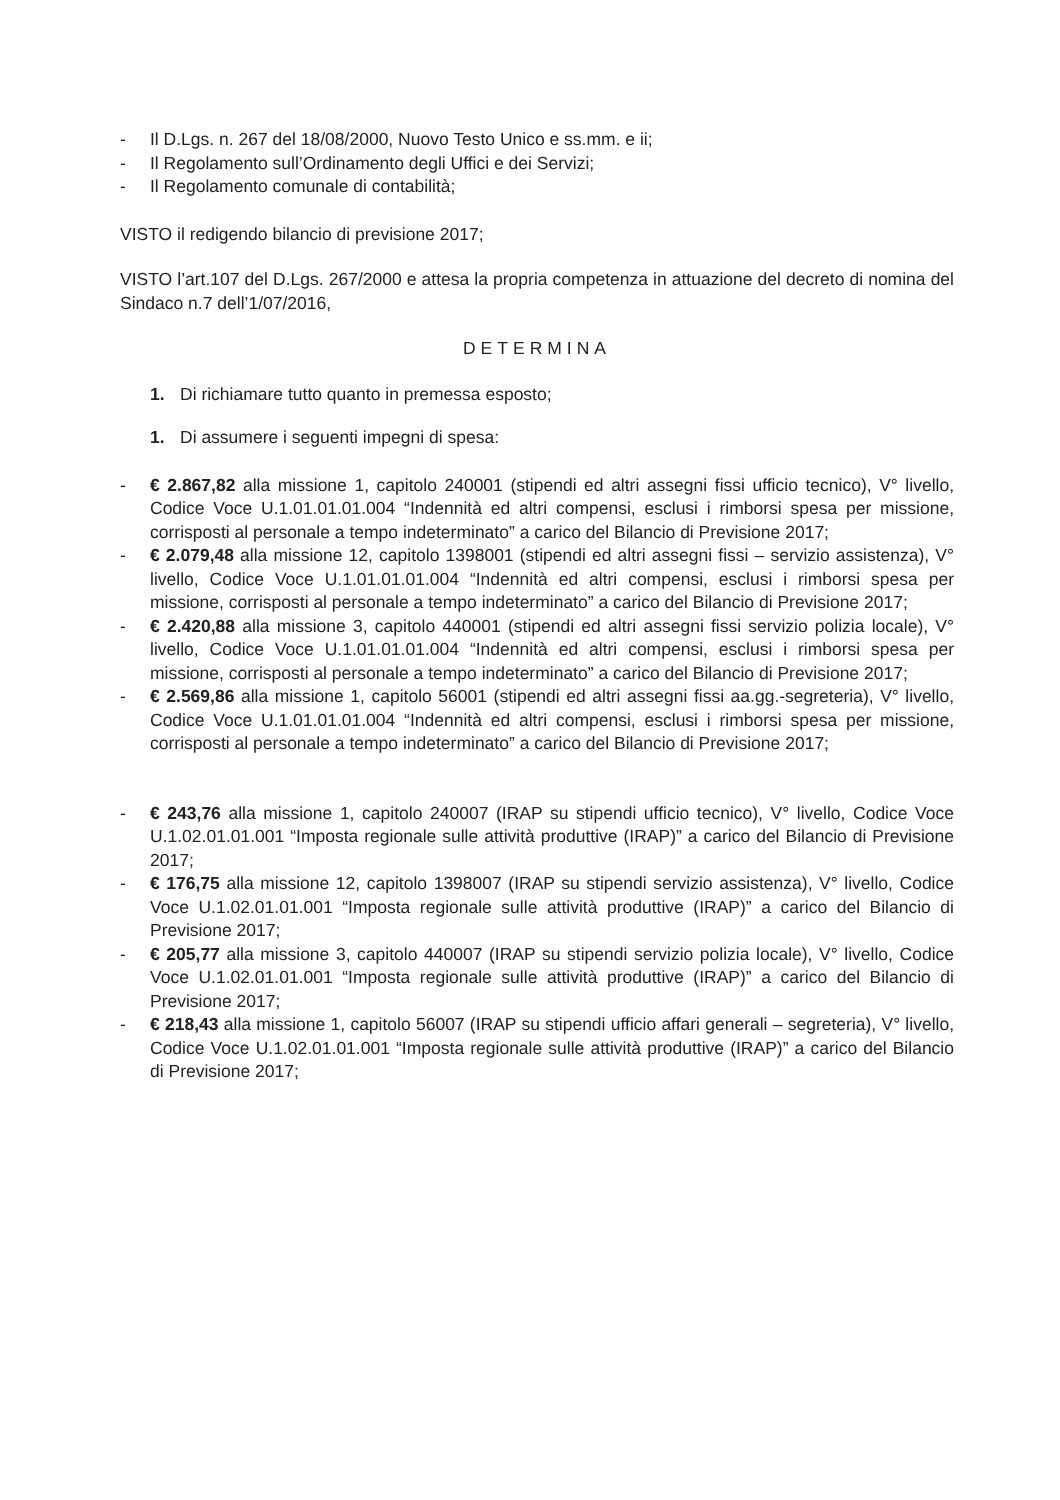- Il D.Lgs. n. 267 del 18/08/2000, Nuovo Testo Unico e ss.mm. e ii;
- Il Regolamento sull’Ordinamento degli Uffici e dei Servizi;
- Il Regolamento comunale di contabilità;
VISTO il redigendo bilancio di previsione 2017;
VISTO l’art.107 del D.Lgs. 267/2000 e attesa la propria competenza in attuazione del decreto di nomina del Sindaco n.7 dell’1/07/2016,
DETERMINA
1. Di richiamare tutto quanto in premessa esposto;
1. Di assumere i seguenti impegni di spesa:
- € 2.867,82 alla missione 1, capitolo 240001 (stipendi ed altri assegni fissi ufficio tecnico), V° livello, Codice Voce U.1.01.01.01.004 “Indennità ed altri compensi, esclusi i rimborsi spesa per missione, corrisposti al personale a tempo indeterminato” a carico del Bilancio di Previsione 2017;
- € 2.079,48 alla missione 12, capitolo 1398001 (stipendi ed altri assegni fissi – servizio assistenza), V° livello, Codice Voce U.1.01.01.01.004 “Indennità ed altri compensi, esclusi i rimborsi spesa per missione, corrisposti al personale a tempo indeterminato” a carico del Bilancio di Previsione 2017;
- € 2.420,88 alla missione 3, capitolo 440001 (stipendi ed altri assegni fissi servizio polizia locale), V° livello, Codice Voce U.1.01.01.01.004 “Indennità ed altri compensi, esclusi i rimborsi spesa per missione, corrisposti al personale a tempo indeterminato” a carico del Bilancio di Previsione 2017;
- € 2.569,86 alla missione 1, capitolo 56001 (stipendi ed altri assegni fissi aa.gg.-segreteria), V° livello, Codice Voce U.1.01.01.01.004 “Indennità ed altri compensi, esclusi i rimborsi spesa per missione, corrisposti al personale a tempo indeterminato” a carico del Bilancio di Previsione 2017;
- € 243,76 alla missione 1, capitolo 240007 (IRAP su stipendi ufficio tecnico), V° livello, Codice Voce U.1.02.01.01.001 “Imposta regionale sulle attività produttive (IRAP)” a carico del Bilancio di Previsione 2017;
- € 176,75 alla missione 12, capitolo 1398007 (IRAP su stipendi servizio assistenza), V° livello, Codice Voce U.1.02.01.01.001 “Imposta regionale sulle attività produttive (IRAP)” a carico del Bilancio di Previsione 2017;
- € 205,77 alla missione 3, capitolo 440007 (IRAP su stipendi servizio polizia locale), V° livello, Codice Voce U.1.02.01.01.001 “Imposta regionale sulle attività produttive (IRAP)” a carico del Bilancio di Previsione 2017;
- € 218,43 alla missione 1, capitolo 56007 (IRAP su stipendi ufficio affari generali – segreteria), V° livello, Codice Voce U.1.02.01.01.001 “Imposta regionale sulle attività produttive (IRAP)” a carico del Bilancio di Previsione 2017;